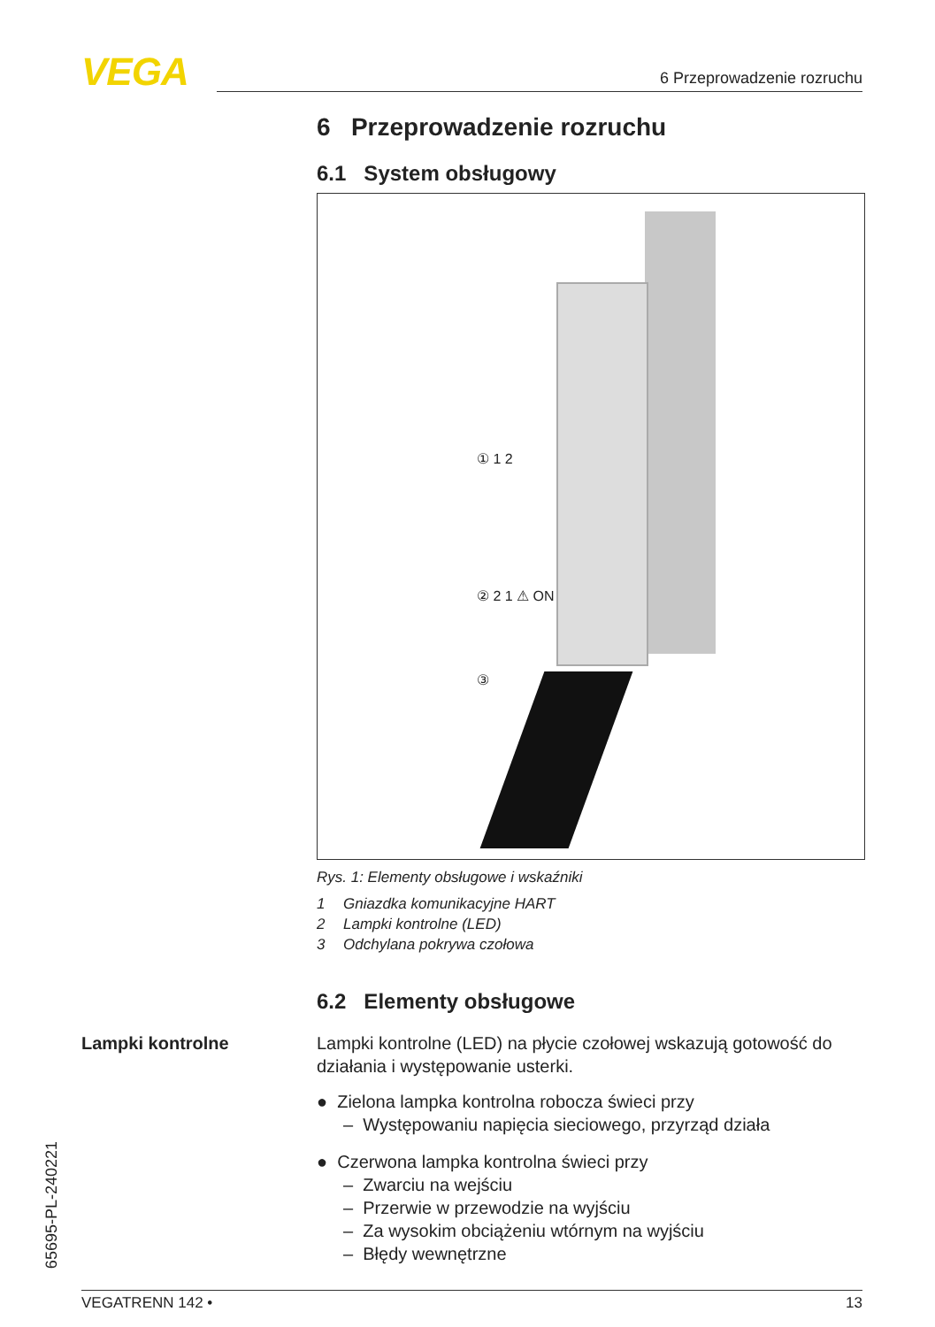VEGA 6 Przeprowadzenie rozruchu
6 Przeprowadzenie rozruchu
6.1 System obsługowy
① 1 2
② 2 1 ⚠ ON
③
Rys. 1: Elementy obsługowe i wskaźniki
1 Gniazdka komunikacyjne HART
2 Lampki kontrolne (LED)
3 Odchylana pokrywa czołowa
6.2 Elementy obsługowe
Lampki kontrolne (LED) na płycie czołowej wskazują gotowość do działania i występowanie usterki.
● Zielona lampka kontrolna robocza świeci przy
– Występowaniu napięcia sieciowego, przyrząd działa
● Czerwona lampka kontrolna świeci przy
– Zwarciu na wejściu
– Przerwie w przewodzie na wyjściu
– Za wysokim obciążeniu wtórnym na wyjściu
– Błędy wewnętrzne
Lampki kontrolne
65695-PL-240221
VEGATRENN 142 • 13